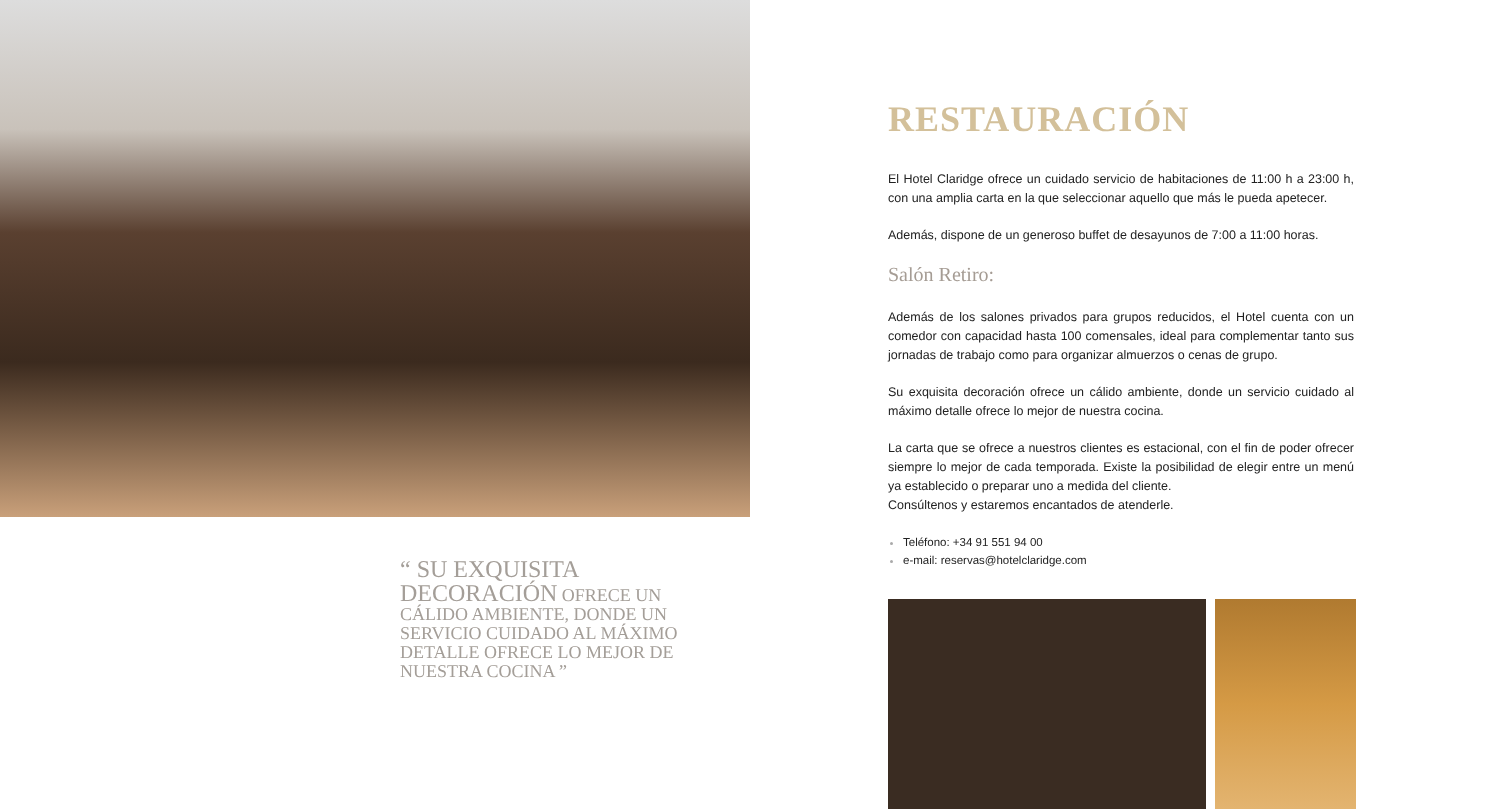“ SU EXQUISITA DECORACIÓN OFRECE UN CÁLIDO AMBIENTE, DONDE UN SERVICIO CUIDADO AL MÁXIMO DETALLE OFRECE LO MEJOR DE NUESTRA COCINA ”
RESTAURACIÓN
El Hotel Claridge ofrece un cuidado servicio de habitaciones de 11:00 h a 23:00 h, con una amplia carta en la que seleccionar aquello que más le pueda apetecer.
Además, dispone de un generoso buffet de desayunos de 7:00 a 11:00 horas.
Salón Retiro:
Además de los salones privados para grupos reducidos, el Hotel cuenta con un comedor con capacidad hasta 100 comensales, ideal para complementar tanto sus jornadas de trabajo como para organizar almuerzos o cenas de grupo.
Su exquisita decoración ofrece un cálido ambiente, donde un servicio cuidado al máximo detalle ofrece lo mejor de nuestra cocina.
La carta que se ofrece a nuestros clientes es estacional, con el fin de poder ofrecer siempre lo mejor de cada temporada. Existe la posibilidad de elegir entre un menú ya establecido o preparar uno a medida del cliente.
Consúltenos y estaremos encantados de atenderle.
Teléfono: +34 91 551 94 00
e-mail: reservas@hotelclaridge.com